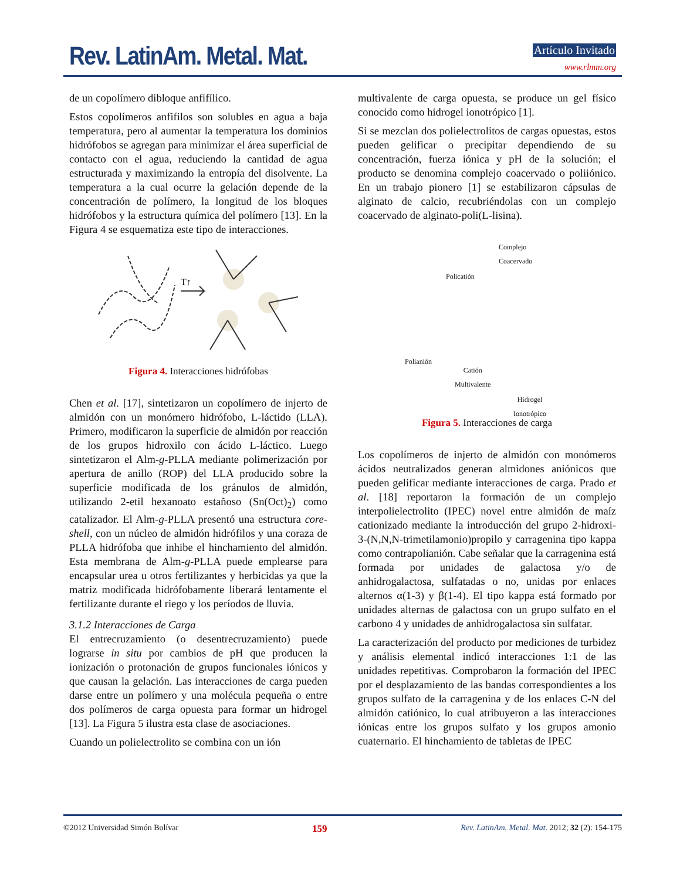Rev. LatinAm. Metal. Mat. Artículo Invitado
www.rlmm.org
de un copolímero dibloque anfifílico.
Estos copolímeros anfifilos son solubles en agua a baja temperatura, pero al aumentar la temperatura los dominios hidrófobos se agregan para minimizar el área superficial de contacto con el agua, reduciendo la cantidad de agua estructurada y maximizando la entropía del disolvente. La temperatura a la cual ocurre la gelación depende de la concentración de polímero, la longitud de los bloques hidrófobos y la estructura química del polímero [13]. En la Figura 4 se esquematiza este tipo de interacciones.
T↑
Figura 4. Interacciones hidrófobas
Chen et al. [17], sintetizaron un copolímero de injerto de almidón con un monómero hidrófobo, L-láctido (LLA). Primero, modificaron la superficie de almidón por reacción de los grupos hidroxilo con ácido L-láctico. Luego sintetizaron el Alm-g-PLLA mediante polimerización por apertura de anillo (ROP) del LLA producido sobre la superficie modificada de los gránulos de almidón, utilizando 2-etil hexanoato estañoso (Sn(Oct)<sub>2</sub>) como catalizador. El Alm-g-PLLA presentó una estructura core-shell, con un núcleo de almidón hidrófilos y una coraza de PLLA hidrófoba que inhibe el hinchamiento del almidón. Esta membrana de Alm-g-PLLA puede emplearse para encapsular urea u otros fertilizantes y herbicidas ya que la matriz modificada hidrófobamente liberará lentamente el fertilizante durante el riego y los períodos de lluvia.
3.1.2 Interacciones de Carga
El entrecruzamiento (o desentrecruzamiento) puede lograrse in situ por cambios de pH que producen la ionización o protonación de grupos funcionales iónicos y que causan la gelación. Las interacciones de carga pueden darse entre un polímero y una molécula pequeña o entre dos polímeros de carga opuesta para formar un hidrogel [13]. La Figura 5 ilustra esta clase de asociaciones.
Cuando un polielectrolito se combina con un ión
multivalente de carga opuesta, se produce un gel físico conocido como hidrogel ionotrópico [1].
Si se mezclan dos polielectrolitos de cargas opuestas, estos pueden gelificar o precipitar dependiendo de su concentración, fuerza iónica y pH de la solución; el producto se denomina complejo coacervado o poliiónico. En un trabajo pionero [1] se estabilizaron cápsulas de alginato de calcio, recubriéndolas con un complejo coacervado de alginato-poli(L-lisina).
Complejo
Coacervado
Policatión
Polianión
Catión
Multivalente
Hidrogel
Ionotrópico
Figura 5. Interacciones de carga
Los copolímeros de injerto de almidón con monómeros ácidos neutralizados generan almidones aniónicos que pueden gelificar mediante interacciones de carga. Prado et al. [18] reportaron la formación de un complejo interpolielectrolito (IPEC) novel entre almidón de maíz cationizado mediante la introducción del grupo 2-hidroxi-3-(N,N,N-trimetilamonio)propilo y carragenina tipo kappa como contrapolianión. Cabe señalar que la carragenina está formada por unidades de galactosa y/o de anhidrogalactosa, sulfatadas o no, unidas por enlaces alternos α(1-3) y β(1-4). El tipo kappa está formado por unidades alternas de galactosa con un grupo sulfato en el carbono 4 y unidades de anhidrogalactosa sin sulfatar.
La caracterización del producto por mediciones de turbidez y análisis elemental indicó interacciones 1:1 de las unidades repetitivas. Comprobaron la formación del IPEC por el desplazamiento de las bandas correspondientes a los grupos sulfato de la carragenina y de los enlaces C-N del almidón catiónico, lo cual atribuyeron a las interacciones iónicas entre los grupos sulfato y los grupos amonio cuaternario. El hinchamiento de tabletas de IPEC
©2012 Universidad Simón Bolívar 159 Rev. LatinAm. Metal. Mat. 2012; 32 (2): 154-175